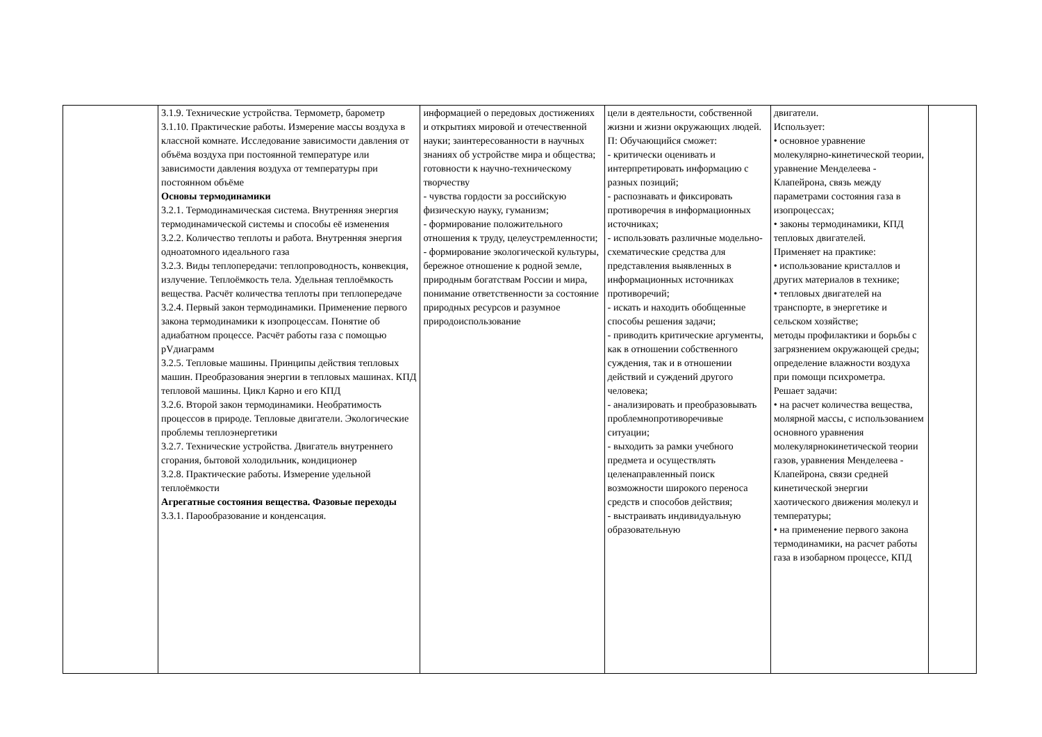| | 3.1.9. Технические устройства. Термометр, барометр 3.1.10. Практические работы. Измерение массы воздуха в классной комнате. Исследование зависимости давления от объёма воздуха при постоянной температуре или зависимости давления воздуха от температуры при постоянном объёме Основы термодинамики 3.2.1. Термодинамическая система. Внутренняя энергия термодинамической системы и способы её изменения 3.2.2. Количество теплоты и работа. Внутренняя энергия одноатомного идеального газа 3.2.3. Виды теплопередачи: теплопроводность, конвекция, излучение. Теплоёмкость тела. Удельная теплоёмкость вещества. Расчёт количества теплоты при теплопередаче 3.2.4. Первый закон термодинамики. Применение первого закона термодинамики к изопроцессам. Понятие об адиабатном процессе. Расчёт работы газа с помощью pVдиаграмм 3.2.5. Тепловые машины. Принципы действия тепловых машин. Преобразования энергии в тепловых машинах. КПД тепловой машины. Цикл Карно и его КПД 3.2.6. Второй закон термодинамики. Необратимость процессов в природе. Тепловые двигатели. Экологические проблемы теплоэнергетики 3.2.7. Технические устройства. Двигатель внутреннего сгорания, бытовой холодильник, кондиционер 3.2.8. Практические работы. Измерение удельной теплоёмкости Агрегатные состояния вещества. Фазовые переходы 3.3.1. Парообразование и конденсация. | информацией о передовых достижениях и открытиях мировой и отечественной науки; заинтересованности в научных знаниях об устройстве мира и общества; готовности к научно-техническому творчеству - чувства гордости за российскую физическую науку, гуманизм; - формирование положительного отношения к труду, целеустремленности; - формирование экологической культуры, бережное отношение к родной земле, природным богатствам России и мира, понимание ответственности за состояние природных ресурсов и разумное природоиспользование | цели в деятельности, собственной жизни и жизни окружающих людей. П: Обучающийся сможет: - критически оценивать и интерпретировать информацию с разных позиций; - распознавать и фиксировать противоречия в информационных источниках; - использовать различные модельно-схематические средства для представления выявленных в информационных источниках противоречий; - искать и находить обобщенные способы решения задачи; - приводить критические аргументы, как в отношении собственного суждения, так и в отношении действий и суждений другого человека; - анализировать и преобразовывать проблемнопротиворечивые ситуации; - выходить за рамки учебного предмета и осуществлять целенаправленный поиск возможности широкого переноса средств и способов действия; - выстраивать индивидуальную образовательную | двигатели. Использует: • основное уравнение молекулярно-кинетической теории, уравнение Менделеева - Клапейрона, связь между параметрами состояния газа в изопроцессах; • законы термодинамики, КПД тепловых двигателей. Применяет на практике: • использование кристаллов и других материалов в технике; • тепловых двигателей на транспорте, в энергетике и сельском хозяйстве; методы профилактики и борьбы с загрязнением окружающей среды; определение влажности воздуха при помощи психрометра. Решает задачи: • на расчет количества вещества, молярной массы, с использованием основного уравнения молекулярнокинетической теории газов, уравнения Менделеева - Клапейрона, связи средней кинетической энергии хаотического движения молекул и температуры; • на применение первого закона термодинамики, на расчет работы газа в изобарном процессе, КПД | |